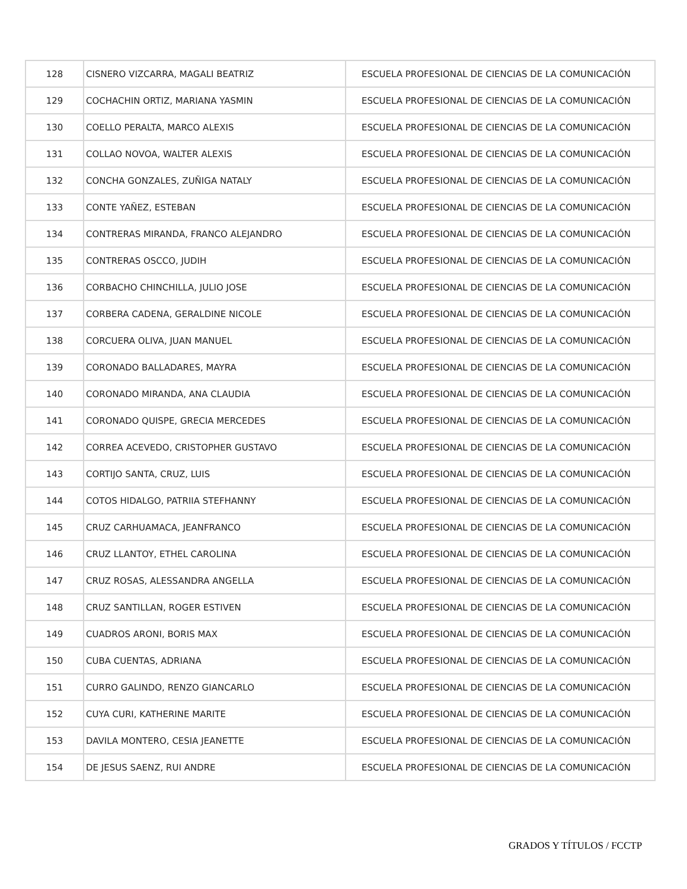| 128 | CISNERO VIZCARRA, MAGALI BEATRIZ | ESCUELA PROFESIONAL DE CIENCIAS DE LA COMUNICACIÓN |
| 129 | COCHACHIN ORTIZ, MARIANA YASMIN | ESCUELA PROFESIONAL DE CIENCIAS DE LA COMUNICACIÓN |
| 130 | COELLO PERALTA, MARCO ALEXIS | ESCUELA PROFESIONAL DE CIENCIAS DE LA COMUNICACIÓN |
| 131 | COLLAO NOVOA, WALTER ALEXIS | ESCUELA PROFESIONAL DE CIENCIAS DE LA COMUNICACIÓN |
| 132 | CONCHA GONZALES, ZUÑIGA NATALY | ESCUELA PROFESIONAL DE CIENCIAS DE LA COMUNICACIÓN |
| 133 | CONTE YAÑEZ, ESTEBAN | ESCUELA PROFESIONAL DE CIENCIAS DE LA COMUNICACIÓN |
| 134 | CONTRERAS MIRANDA, FRANCO ALEJANDRO | ESCUELA PROFESIONAL DE CIENCIAS DE LA COMUNICACIÓN |
| 135 | CONTRERAS OSCCO, JUDIH | ESCUELA PROFESIONAL DE CIENCIAS DE LA COMUNICACIÓN |
| 136 | CORBACHO CHINCHILLA, JULIO JOSE | ESCUELA PROFESIONAL DE CIENCIAS DE LA COMUNICACIÓN |
| 137 | CORBERA CADENA, GERALDINE NICOLE | ESCUELA PROFESIONAL DE CIENCIAS DE LA COMUNICACIÓN |
| 138 | CORCUERA OLIVA, JUAN MANUEL | ESCUELA PROFESIONAL DE CIENCIAS DE LA COMUNICACIÓN |
| 139 | CORONADO BALLADARES, MAYRA | ESCUELA PROFESIONAL DE CIENCIAS DE LA COMUNICACIÓN |
| 140 | CORONADO MIRANDA, ANA CLAUDIA | ESCUELA PROFESIONAL DE CIENCIAS DE LA COMUNICACIÓN |
| 141 | CORONADO QUISPE, GRECIA MERCEDES | ESCUELA PROFESIONAL DE CIENCIAS DE LA COMUNICACIÓN |
| 142 | CORREA ACEVEDO, CRISTOPHER GUSTAVO | ESCUELA PROFESIONAL DE CIENCIAS DE LA COMUNICACIÓN |
| 143 | CORTIJO SANTA, CRUZ, LUIS | ESCUELA PROFESIONAL DE CIENCIAS DE LA COMUNICACIÓN |
| 144 | COTOS HIDALGO, PATRIIA STEFHANNY | ESCUELA PROFESIONAL DE CIENCIAS DE LA COMUNICACIÓN |
| 145 | CRUZ CARHUAMACA, JEANFRANCO | ESCUELA PROFESIONAL DE CIENCIAS DE LA COMUNICACIÓN |
| 146 | CRUZ LLANTOY, ETHEL CAROLINA | ESCUELA PROFESIONAL DE CIENCIAS DE LA COMUNICACIÓN |
| 147 | CRUZ ROSAS, ALESSANDRA ANGELLA | ESCUELA PROFESIONAL DE CIENCIAS DE LA COMUNICACIÓN |
| 148 | CRUZ SANTILLAN, ROGER ESTIVEN | ESCUELA PROFESIONAL DE CIENCIAS DE LA COMUNICACIÓN |
| 149 | CUADROS ARONI, BORIS MAX | ESCUELA PROFESIONAL DE CIENCIAS DE LA COMUNICACIÓN |
| 150 | CUBA CUENTAS, ADRIANA | ESCUELA PROFESIONAL DE CIENCIAS DE LA COMUNICACIÓN |
| 151 | CURRO GALINDO, RENZO GIANCARLO | ESCUELA PROFESIONAL DE CIENCIAS DE LA COMUNICACIÓN |
| 152 | CUYA CURI, KATHERINE MARITE | ESCUELA PROFESIONAL DE CIENCIAS DE LA COMUNICACIÓN |
| 153 | DAVILA MONTERO, CESIA JEANETTE | ESCUELA PROFESIONAL DE CIENCIAS DE LA COMUNICACIÓN |
| 154 | DE JESUS SAENZ, RUI ANDRE | ESCUELA PROFESIONAL DE CIENCIAS DE LA COMUNICACIÓN |
GRADOS Y TÍTULOS / FCCTP